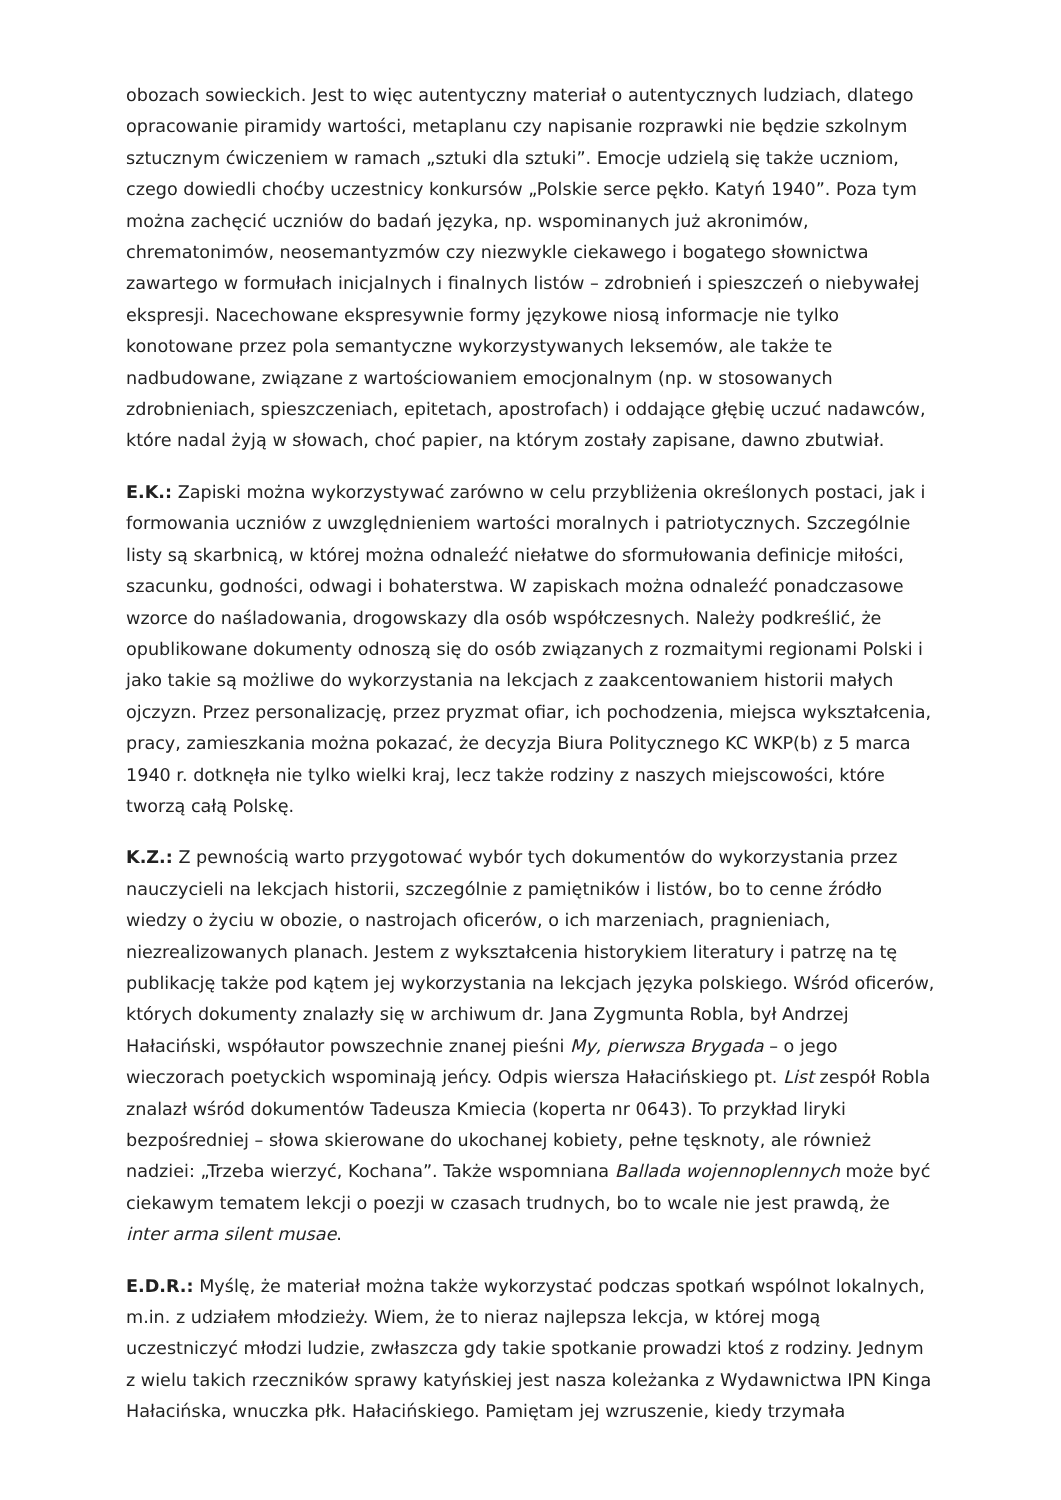obozach sowieckich. Jest to więc autentyczny materiał o autentycznych ludziach, dlatego opracowanie piramidy wartości, metaplanu czy napisanie rozprawki nie będzie szkolnym sztucznym ćwiczeniem w ramach „sztuki dla sztuki”. Emocje udzielą się także uczniom, czego dowiedli choćby uczestnicy konkursów „Polskie serce pękło. Katyń 1940”. Poza tym można zachęcić uczniów do badań języka, np. wspominanych już akronimów, chrematonimów, neosemantyzmów czy niezwykle ciekawego i bogatego słownictwa zawartego w formułach inicjalnych i finalnych listów – zdrobnień i spieszczeń o niebywałej ekspresji. Nacechowane ekspresywnie formy językowe niosą informacje nie tylko konotowane przez pola semantyczne wykorzystywanych leksemów, ale także te nadbudowane, związane z wartościowaniem emocjonalnym (np. w stosowanych zdrobnieniach, spieszczeniach, epitetach, apostrofach) i oddające głębię uczuć nadawców, które nadal żyją w słowach, choć papier, na którym zostały zapisane, dawno zbutwiał.
E.K.: Zapiski można wykorzystywać zarówno w celu przybliżenia określonych postaci, jak i formowania uczniów z uwzględnieniem wartości moralnych i patriotycznych. Szczególnie listy są skarbnicą, w której można odnaleźć niełatwe do sformułowania definicje miłości, szacunku, godności, odwagi i bohaterstwa. W zapiskach można odnaleźć ponadczasowe wzorce do naśladowania, drogowskazy dla osób współczesnych. Należy podkreślić, że opublikowane dokumenty odnoszą się do osób związanych z rozmaitymi regionami Polski i jako takie są możliwe do wykorzystania na lekcjach z zaakcentowaniem historii małych ojczyzn. Przez personalizację, przez pryzmat ofiar, ich pochodzenia, miejsca wykształcenia, pracy, zamieszkania można pokazać, że decyzja Biura Politycznego KC WKP(b) z 5 marca 1940 r. dotknęła nie tylko wielki kraj, lecz także rodziny z naszych miejscowości, które tworzą całą Polskę.
K.Z.: Z pewnością warto przygotować wybór tych dokumentów do wykorzystania przez nauczycieli na lekcjach historii, szczególnie z pamiętników i listów, bo to cenne źródło wiedzy o życiu w obozie, o nastrojach oficerów, o ich marzeniach, pragnieniach, niezrealizowanych planach. Jestem z wykształcenia historykiem literatury i patrzę na tę publikację także pod kątem jej wykorzystania na lekcjach języka polskiego. Wśród oficerów, których dokumenty znalazły się w archiwum dr. Jana Zygmunta Robla, był Andrzej Hałaciński, współautor powszechnie znanej pieśni My, pierwsza Brygada – o jego wieczorach poetyckich wspominają jeńcy. Odpis wiersza Hałacińskiego pt. List zespół Robla znalazł wśród dokumentów Tadeusza Kmiecia (koperta nr 0643). To przykład liryki bezpośredniej – słowa skierowane do ukochanej kobiety, pełne tęsknoty, ale również nadziei: „Trzeba wierzyć, Kochana”. Także wspomniana Ballada wojennoplennych może być ciekawym tematem lekcji o poezji w czasach trudnych, bo to wcale nie jest prawdą, że inter arma silent musae.
E.D.R.: Myślę, że materiał można także wykorzystać podczas spotkań wspólnot lokalnych, m.in. z udziałem młodzieży. Wiem, że to nieraz najlepsza lekcja, w której mogą uczestniczyć młodzi ludzie, zwłaszcza gdy takie spotkanie prowadzi ktoś z rodziny. Jednym z wielu takich rzeczników sprawy katyńskiej jest nasza koleżanka z Wydawnictwa IPN Kinga Hałacińska, wnuczka płk. Hałacińskiego. Pamiętam jej wzruszenie, kiedy trzymała